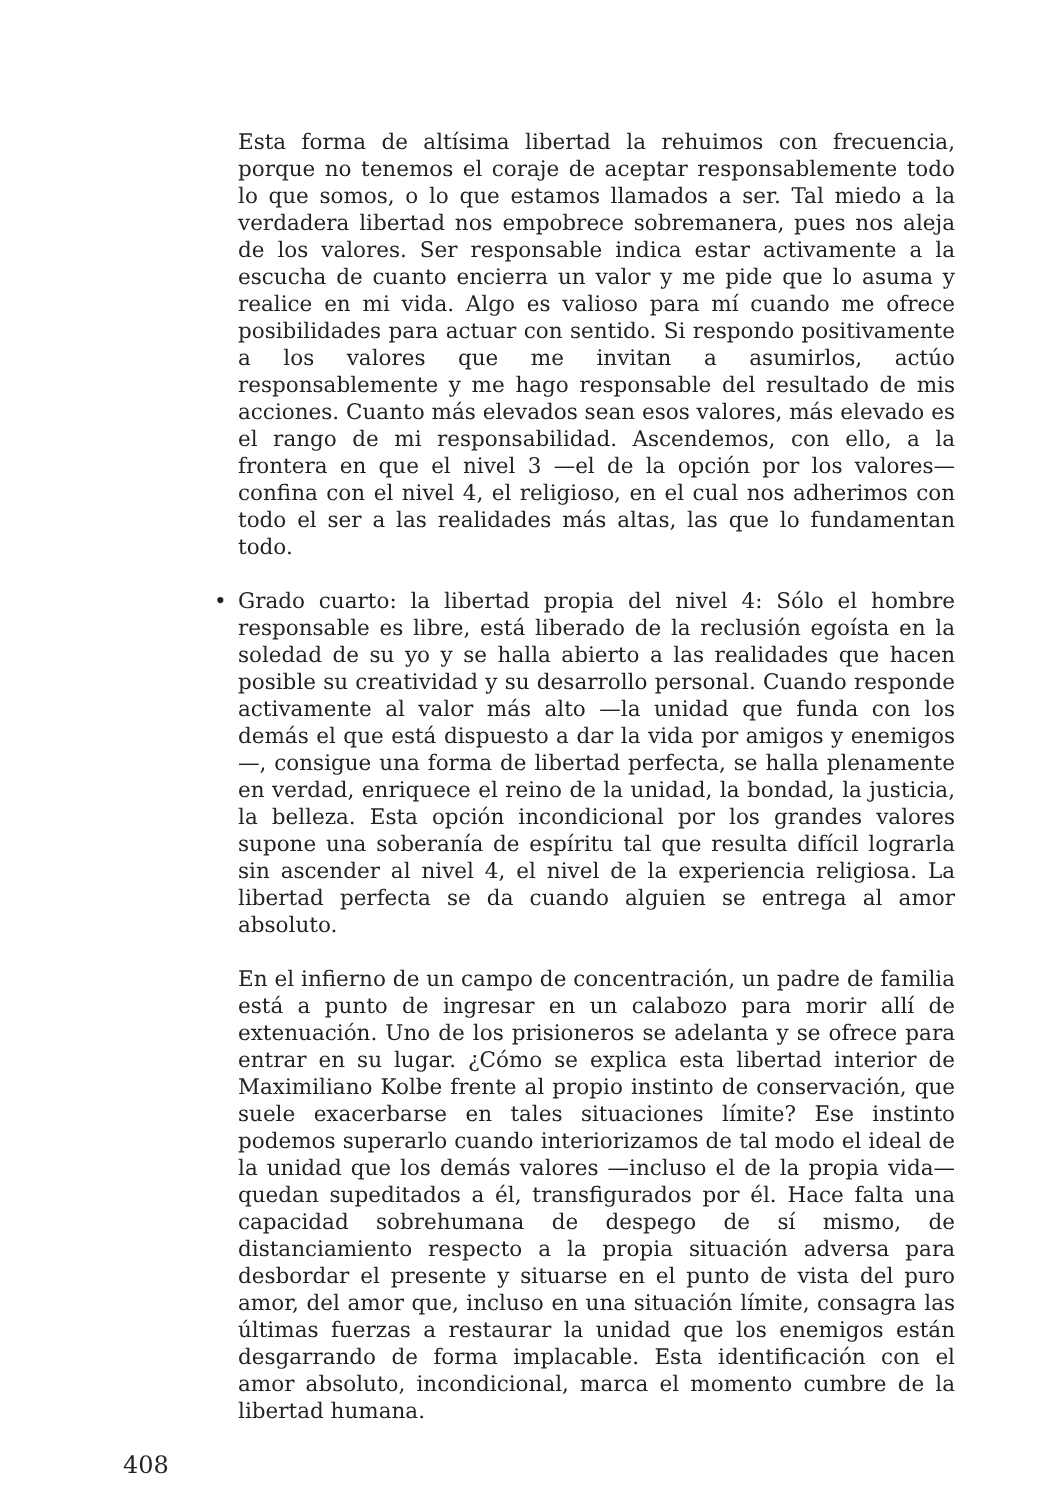Esta forma de altísima libertad la rehuimos con frecuencia, porque no tenemos el coraje de aceptar responsablemente todo lo que somos, o lo que estamos llamados a ser. Tal miedo a la verdadera libertad nos empobrece sobremanera, pues nos aleja de los valores. Ser responsable indica estar activamente a la escucha de cuanto encierra un valor y me pide que lo asuma y realice en mi vida. Algo es valioso para mí cuando me ofrece posibilidades para actuar con sentido. Si respondo positivamente a los valores que me invitan a asumirlos, actúo responsablemente y me hago responsable del resultado de mis acciones. Cuanto más elevados sean esos valores, más elevado es el rango de mi responsabilidad. Ascendemos, con ello, a la frontera en que el nivel 3 —el de la opción por los valores— confina con el nivel 4, el religioso, en el cual nos adherimos con todo el ser a las realidades más altas, las que lo fundamentan todo.
• Grado cuarto: la libertad propia del nivel 4: Sólo el hombre responsable es libre, está liberado de la reclusión egoísta en la soledad de su yo y se halla abierto a las realidades que hacen posible su creatividad y su desarrollo personal. Cuando responde activamente al valor más alto —la unidad que funda con los demás el que está dispuesto a dar la vida por amigos y enemigos—, consigue una forma de libertad perfecta, se halla plenamente en verdad, enriquece el reino de la unidad, la bondad, la justicia, la belleza. Esta opción incondicional por los grandes valores supone una soberanía de espíritu tal que resulta difícil lograrla sin ascender al nivel 4, el nivel de la experiencia religiosa. La libertad perfecta se da cuando alguien se entrega al amor absoluto.
En el infierno de un campo de concentración, un padre de familia está a punto de ingresar en un calabozo para morir allí de extenuación. Uno de los prisioneros se adelanta y se ofrece para entrar en su lugar. ¿Cómo se explica esta libertad interior de Maximiliano Kolbe frente al propio instinto de conservación, que suele exacerbarse en tales situaciones límite? Ese instinto podemos superarlo cuando interiorizamos de tal modo el ideal de la unidad que los demás valores —incluso el de la propia vida— quedan supeditados a él, transfigurados por él. Hace falta una capacidad sobrehumana de despego de sí mismo, de distanciamiento respecto a la propia situación adversa para desbordar el presente y situarse en el punto de vista del puro amor, del amor que, incluso en una situación límite, consagra las últimas fuerzas a restaurar la unidad que los enemigos están desgarrando de forma implacable. Esta identificación con el amor absoluto, incondicional, marca el momento cumbre de la libertad humana.
408